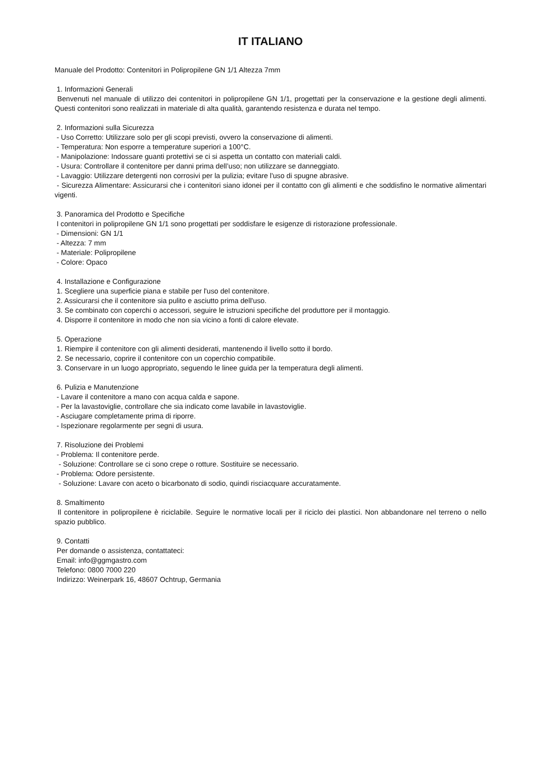IT ITALIANO
Manuale del Prodotto: Contenitori in Polipropilene GN 1/1 Altezza 7mm
1. Informazioni Generali
Benvenuti nel manuale di utilizzo dei contenitori in polipropilene GN 1/1, progettati per la conservazione e la gestione degli alimenti. Questi contenitori sono realizzati in materiale di alta qualità, garantendo resistenza e durata nel tempo.
2. Informazioni sulla Sicurezza
- Uso Corretto: Utilizzare solo per gli scopi previsti, ovvero la conservazione di alimenti.
- Temperatura: Non esporre a temperature superiori a 100°C.
- Manipolazione: Indossare guanti protettivi se ci si aspetta un contatto con materiali caldi.
- Usura: Controllare il contenitore per danni prima dell’uso; non utilizzare se danneggiato.
- Lavaggio: Utilizzare detergenti non corrosivi per la pulizia; evitare l'uso di spugne abrasive.
- Sicurezza Alimentare: Assicurarsi che i contenitori siano idonei per il contatto con gli alimenti e che soddisfino le normative alimentari vigenti.
3. Panoramica del Prodotto e Specifiche
I contenitori in polipropilene GN 1/1 sono progettati per soddisfare le esigenze di ristorazione professionale.
- Dimensioni: GN 1/1
- Altezza: 7 mm
- Materiale: Polipropilene
- Colore: Opaco
4. Installazione e Configurazione
1. Scegliere una superficie piana e stabile per l'uso del contenitore.
2. Assicurarsi che il contenitore sia pulito e asciutto prima dell'uso.
3. Se combinato con coperchi o accessori, seguire le istruzioni specifiche del produttore per il montaggio.
4. Disporre il contenitore in modo che non sia vicino a fonti di calore elevate.
5. Operazione
1. Riempire il contenitore con gli alimenti desiderati, mantenendo il livello sotto il bordo.
2. Se necessario, coprire il contenitore con un coperchio compatibile.
3. Conservare in un luogo appropriato, seguendo le linee guida per la temperatura degli alimenti.
6. Pulizia e Manutenzione
- Lavare il contenitore a mano con acqua calda e sapone.
- Per la lavastoviglie, controllare che sia indicato come lavabile in lavastoviglie.
- Asciugare completamente prima di riporre.
- Ispezionare regolarmente per segni di usura.
7. Risoluzione dei Problemi
- Problema: Il contenitore perde.
- Soluzione: Controllare se ci sono crepe o rotture. Sostituire se necessario.
- Problema: Odore persistente.
- Soluzione: Lavare con aceto o bicarbonato di sodio, quindi risciacquare accuratamente.
8. Smaltimento
Il contenitore in polipropilene è riciclabile. Seguire le normative locali per il riciclo dei plastici. Non abbandonare nel terreno o nello spazio pubblico.
9. Contatti
Per domande o assistenza, contattateci:
Email: info@ggmgastro.com
Telefono: 0800 7000 220
Indirizzo: Weinerpark 16, 48607 Ochtrup, Germania